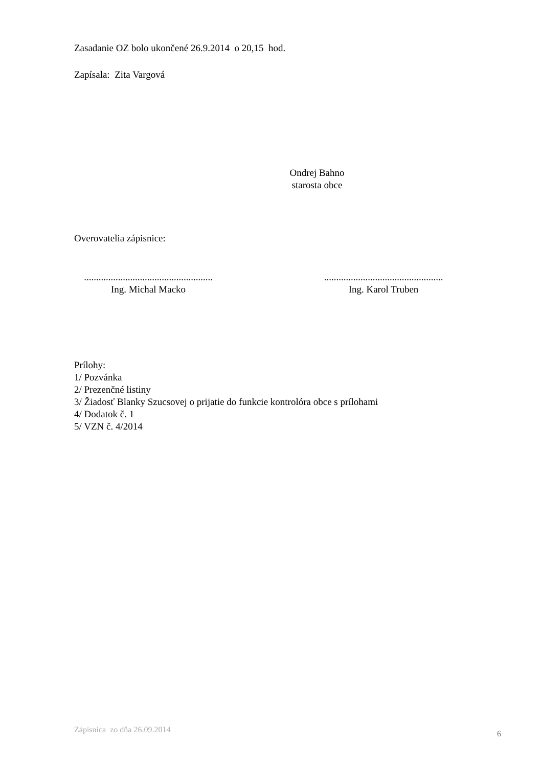Zasadanie OZ bolo ukončené 26.9.2014 o 20,15 hod.
Zapísala: Zita Vargová
Ondrej Bahno
starosta obce
Overovatelia zápisnice:
.....................................................
Ing. Michal Macko
.................................................
Ing. Karol Truben
Prílohy:
1/ Pozvánka
2/ Prezenčné listiny
3/ Žiadosť Blanky Szucsovej o prijatie do funkcie kontrolóra obce s prílohami
4/ Dodatok č. 1
5/ VZN č. 4/2014
Zápisnica zo dňa 26.09.2014 6